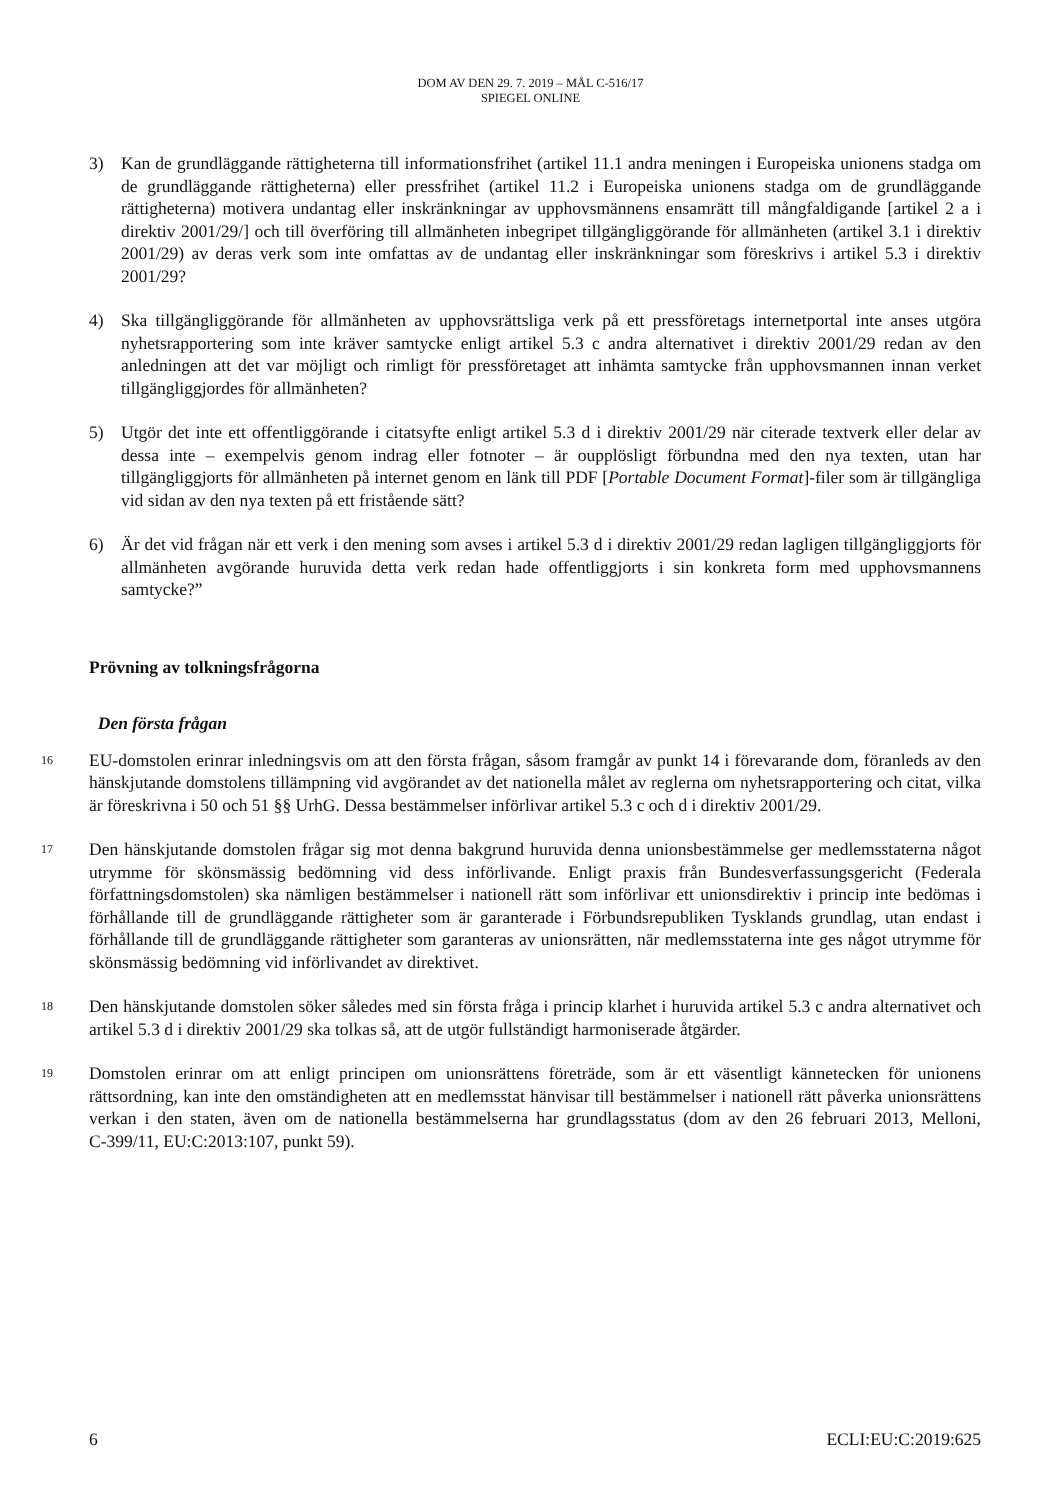DOM AV DEN 29. 7. 2019 – MÅL C-516/17
SPIEGEL ONLINE
3) Kan de grundläggande rättigheterna till informationsfrihet (artikel 11.1 andra meningen i Europeiska unionens stadga om de grundläggande rättigheterna) eller pressfrihet (artikel 11.2 i Europeiska unionens stadga om de grundläggande rättigheterna) motivera undantag eller inskränkningar av upphovsmännens ensamrätt till mångfaldigande [artikel 2 a i direktiv 2001/29/] och till överföring till allmänheten inbegripet tillgängliggörande för allmänheten (artikel 3.1 i direktiv 2001/29) av deras verk som inte omfattas av de undantag eller inskränkningar som föreskrivs i artikel 5.3 i direktiv 2001/29?
4) Ska tillgängliggörande för allmänheten av upphovsrättsliga verk på ett pressföretags internetportal inte anses utgöra nyhetsrapportering som inte kräver samtycke enligt artikel 5.3 c andra alternativet i direktiv 2001/29 redan av den anledningen att det var möjligt och rimligt för pressföretaget att inhämta samtycke från upphovsmannen innan verket tillgängliggjordes för allmänheten?
5) Utgör det inte ett offentliggörande i citatsyfte enligt artikel 5.3 d i direktiv 2001/29 när citerade textverk eller delar av dessa inte – exempelvis genom indrag eller fotnoter – är oupplösligt förbundna med den nya texten, utan har tillgängliggjorts för allmänheten på internet genom en länk till PDF [Portable Document Format]-filer som är tillgängliga vid sidan av den nya texten på ett fristående sätt?
6) Är det vid frågan när ett verk i den mening som avses i artikel 5.3 d i direktiv 2001/29 redan lagligen tillgängliggjorts för allmänheten avgörande huruvida detta verk redan hade offentliggjorts i sin konkreta form med upphovsmannens samtycke?”
Prövning av tolkningsfrågorna
Den första frågan
16 EU-domstolen erinrar inledningsvis om att den första frågan, såsom framgår av punkt 14 i förevarande dom, föranleds av den hänskjutande domstolens tillämpning vid avgörandet av det nationella målet av reglerna om nyhetsrapportering och citat, vilka är föreskrivna i 50 och 51 §§ UrhG. Dessa bestämmelser införlivar artikel 5.3 c och d i direktiv 2001/29.
17 Den hänskjutande domstolen frågar sig mot denna bakgrund huruvida denna unionsbestämmelse ger medlemsstaterna något utrymme för skönsmässig bedömning vid dess införlivande. Enligt praxis från Bundesverfassungsgericht (Federala författningsdomstolen) ska nämligen bestämmelser i nationell rätt som införlivar ett unionsdirektiv i princip inte bedömas i förhållande till de grundläggande rättigheter som är garanterade i Förbundsrepubliken Tysklands grundlag, utan endast i förhållande till de grundläggande rättigheter som garanteras av unionsrätten, när medlemsstaterna inte ges något utrymme för skönsmässig bedömning vid införlivandet av direktivet.
18 Den hänskjutande domstolen söker således med sin första fråga i princip klarhet i huruvida artikel 5.3 c andra alternativet och artikel 5.3 d i direktiv 2001/29 ska tolkas så, att de utgör fullständigt harmoniserade åtgärder.
19 Domstolen erinrar om att enligt principen om unionsrättens företräde, som är ett väsentligt kännetecken för unionens rättsordning, kan inte den omständigheten att en medlemsstat hänvisar till bestämmelser i nationell rätt påverka unionsrättens verkan i den staten, även om de nationella bestämmelserna har grundlagsstatus (dom av den 26 februari 2013, Melloni, C‑399/11, EU:C:2013:107, punkt 59).
6 ECLI:EU:C:2019:625